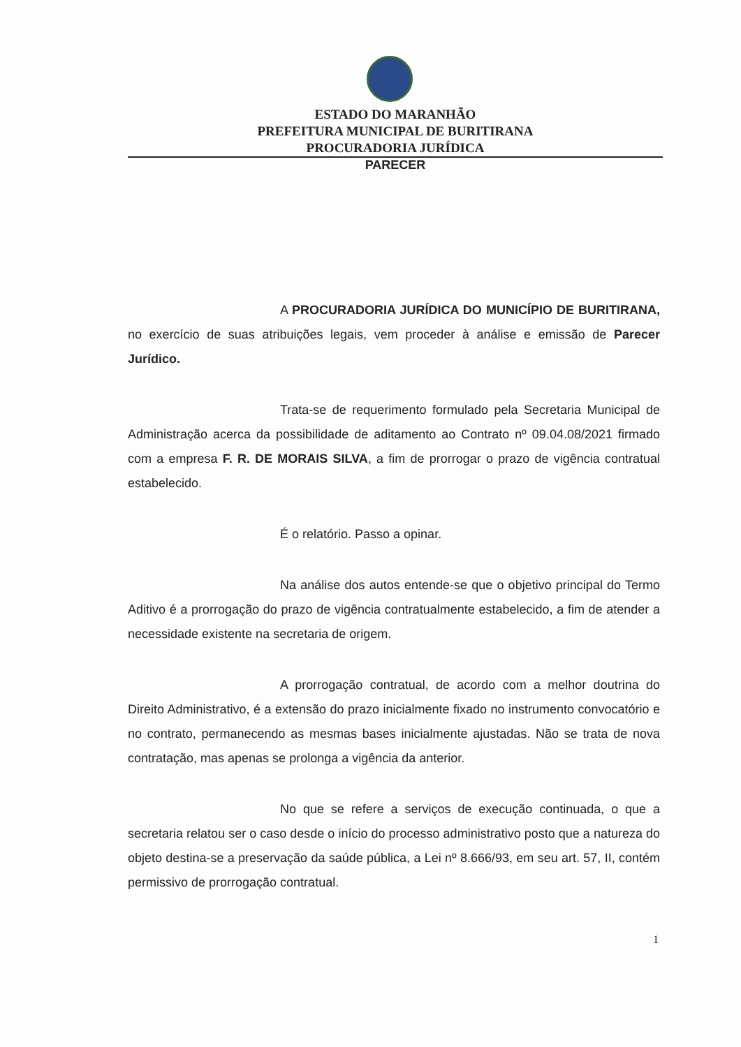ESTADO DO MARANHÃO
PREFEITURA MUNICIPAL DE BURITIRANA
PROCURADORIA JURÍDICA
PARECER
A PROCURADORIA JURÍDICA DO MUNICÍPIO DE BURITIRANA, no exercício de suas atribuições legais, vem proceder à análise e emissão de Parecer Jurídico.
Trata-se de requerimento formulado pela Secretaria Municipal de Administração acerca da possibilidade de aditamento ao Contrato nº 09.04.08/2021 firmado com a empresa F. R. DE MORAIS SILVA, a fim de prorrogar o prazo de vigência contratual estabelecido.
É o relatório. Passo a opinar.
Na análise dos autos entende-se que o objetivo principal do Termo Aditivo é a prorrogação do prazo de vigência contratualmente estabelecido, a fim de atender a necessidade existente na secretaria de origem.
A prorrogação contratual, de acordo com a melhor doutrina do Direito Administrativo, é a extensão do prazo inicialmente fixado no instrumento convocatório e no contrato, permanecendo as mesmas bases inicialmente ajustadas. Não se trata de nova contratação, mas apenas se prolonga a vigência da anterior.
No que se refere a serviços de execução continuada, o que a secretaria relatou ser o caso desde o início do processo administrativo posto que a natureza do objeto destina-se a preservação da saúde pública, a Lei nº 8.666/93, em seu art. 57, II, contém permissivo de prorrogação contratual.
1